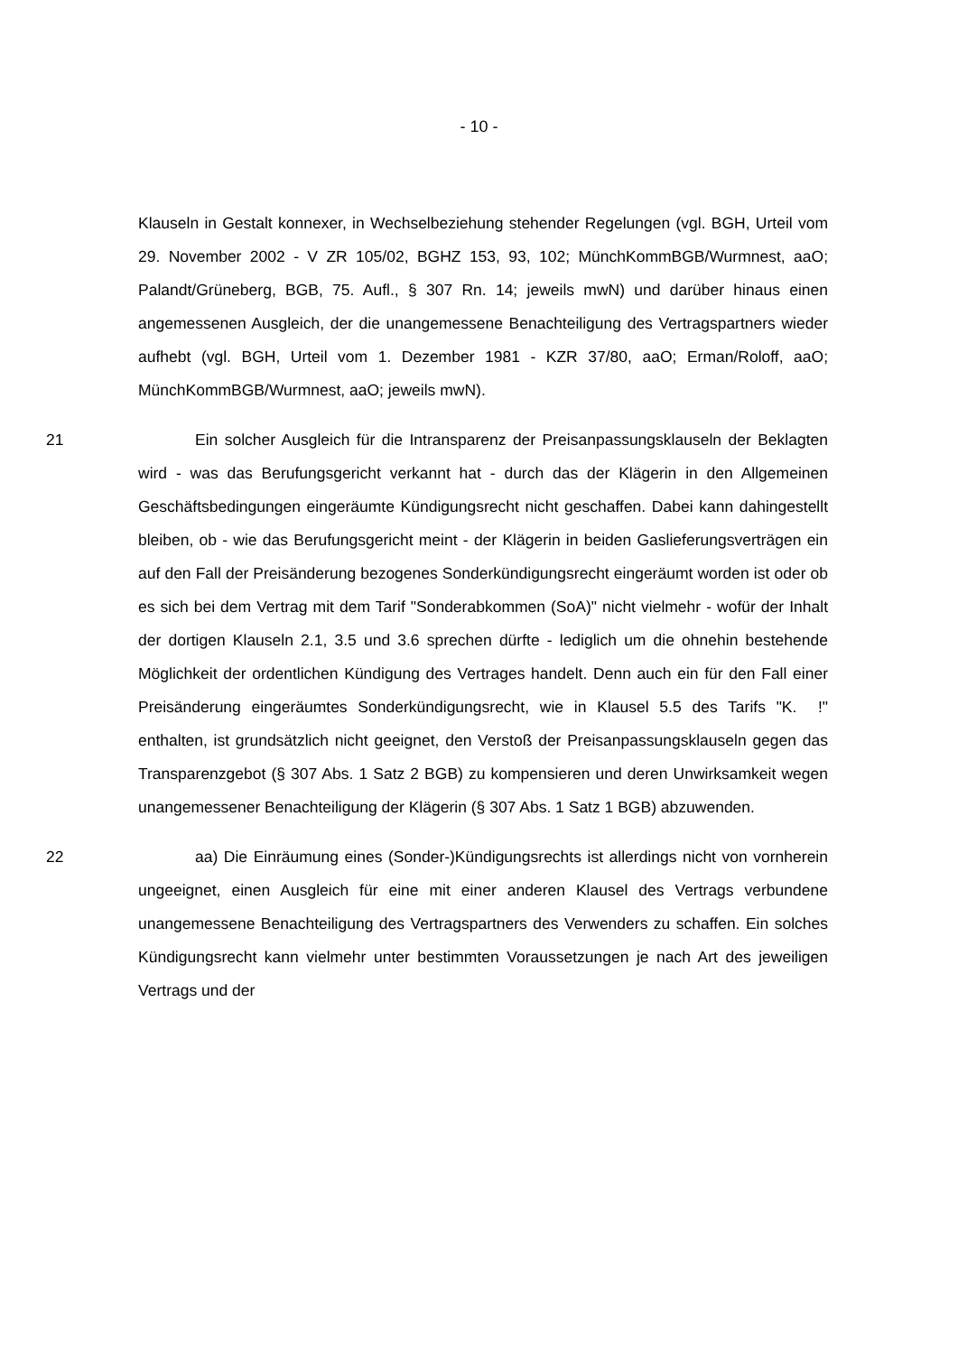- 10 -
Klauseln in Gestalt konnexer, in Wechselbeziehung stehender Regelungen (vgl. BGH, Urteil vom 29. November 2002 - V ZR 105/02, BGHZ 153, 93, 102; MünchKommBGB/Wurmnest, aaO; Palandt/Grüneberg, BGB, 75. Aufl., § 307 Rn. 14; jeweils mwN) und darüber hinaus einen angemessenen Ausgleich, der die unangemessene Benachteiligung des Vertragspartners wieder aufhebt (vgl. BGH, Urteil vom 1. Dezember 1981 - KZR 37/80, aaO; Erman/Roloff, aaO; MünchKommBGB/Wurmnest, aaO; jeweils mwN).
21 Ein solcher Ausgleich für die Intransparenz der Preisanpassungsklauseln der Beklagten wird - was das Berufungsgericht verkannt hat - durch das der Klägerin in den Allgemeinen Geschäftsbedingungen eingeräumte Kündigungsrecht nicht geschaffen. Dabei kann dahingestellt bleiben, ob - wie das Berufungsgericht meint - der Klägerin in beiden Gaslieferungsverträgen ein auf den Fall der Preisänderung bezogenes Sonderkündigungsrecht eingeräumt worden ist oder ob es sich bei dem Vertrag mit dem Tarif "Sonderabkommen (SoA)" nicht vielmehr - wofür der Inhalt der dortigen Klauseln 2.1, 3.5 und 3.6 sprechen dürfte - lediglich um die ohnehin bestehende Möglichkeit der ordentlichen Kündigung des Vertrages handelt. Denn auch ein für den Fall einer Preisänderung eingeräumtes Sonderkündigungsrecht, wie in Klausel 5.5 des Tarifs "K. !" enthalten, ist grundsätzlich nicht geeignet, den Verstoß der Preisanpassungsklauseln gegen das Transparenzgebot (§ 307 Abs. 1 Satz 2 BGB) zu kompensieren und deren Unwirksamkeit wegen unangemessener Benachteiligung der Klägerin (§ 307 Abs. 1 Satz 1 BGB) abzuwenden.
22 aa) Die Einräumung eines (Sonder-)Kündigungsrechts ist allerdings nicht von vornherein ungeeignet, einen Ausgleich für eine mit einer anderen Klausel des Vertrags verbundene unangemessene Benachteiligung des Vertragspartners des Verwenders zu schaffen. Ein solches Kündigungsrecht kann vielmehr unter bestimmten Voraussetzungen je nach Art des jeweiligen Vertrags und der